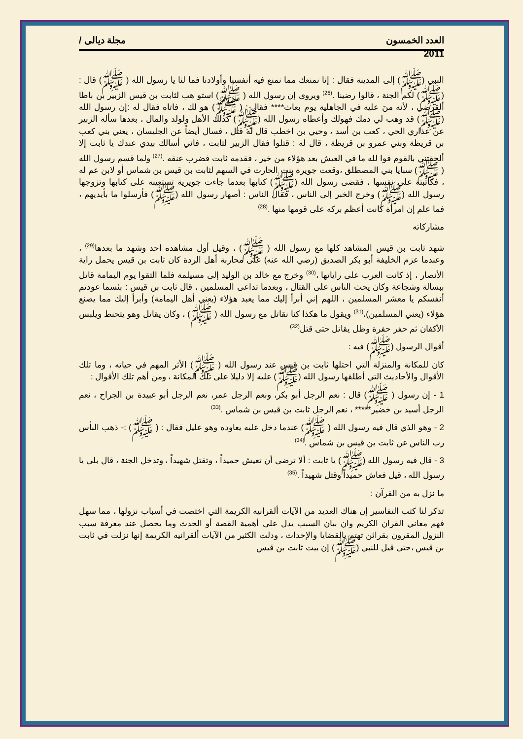العدد الخمسون مجلة ديالى /
2011
النبي (ﷺ) إلى المدينة فقال : إنا نمنعك مما نمنع فيه أنفسنا وأولادنا فما لنا يا رسول الله ( ﷺ) قال : (ﷺ) لكم الجنة ، قالوا رضينا .<sup>(26)</sup> ويروى إن رسول الله ( ﷺ) استو هب لثابت بن قيس الزبير بن باطا ألقرضي ، لأنه منَ عليه في الجاهلية يوم بعاث**** فقال : ( ﷺ) هو لك ، فاتاه فقال له :إن رسول الله (ﷺ) قد وهب لي دمك فهولك وأعطاه رسول الله (ﷺ) كذلك الأهل ولولد والمال ، بعدها سأله الزبير عن عذاري الحي ، كعب بن أسد ، وحيي بن اخطب قال له قتل ، فسال أيضاً عن الجليسان ، يعني بني كعب بن قريظة وبني عمرو بن قريظة ، قال له : قتلوا فقال الزبير لثابت ، فاني أسالك بيدي عندك يا ثابت إلا ألحقتني بالقوم فوا لله ما في العيش بعد هؤلاء من خير ، فقدمه ثابت فضرب عنقه .<sup>(27)</sup> ولما قسم رسول الله ( ﷺ) سبايا بني المصطلق ،وقعت جويرة بنت الحارث في السهم لثابت بن قيس بن شماس أو لابن عم له ، فكاتبته على نفسها ، فقضى رسول الله (ﷺ) كتابها بعدما جاءت جويرية تستعينه على كتابها وتزوجها رسول الله (ﷺ) وخرج الخبر إلى الناس ، فقال الناس : أصهار رسول الله (ﷺ) فأرسلوا ما بأيديهم ، فما علم إن امرأة كانت أعظم بركه على قومها منها .<sup>(28)</sup>
مشاركاته
شهد ثابت بن قيس المشاهد كلها مع رسول الله ( ﷺ) ، وقيل أول مشاهده احد وشهد ما بعدها<sup>(29)</sup> ، وعندما عزم الخليفة أبو بكر الصديق (رضي الله عنه) على محاربة أهل الردة كان ثابت بن قيس يحمل راية الأنصار ، إذ كانت العرب على راياتها ،<sup>(30)</sup> وخرج مع خالد بن الوليد إلى مسيلمة فلما التقوا يوم اليمامة قاتل ببسالة وشجاعة وكان يحث الناس على القتال ، وبعدما تداعى المسلمين ، قال ثابت بن قيس : بئسما عودتم أنفسكم يا معشر المسلمين ، اللهم إني أبرأ إليك مما يعبد هؤلاء (يعني أهل اليمامة) وأبرأ إليك مما يصنع هؤلاء (يعني المسلمين)،<sup>(31)</sup> ويقول ما هكذا كنا نقاتل مع رسول الله ( ﷺ) ، وكان يقاتل وهو يتحنط ويلبس الأكفان ثم حفر حفرة وظل يقاتل حتى قتل<sup>(32)</sup>
أقوال الرسول (ﷺ) فيه :
كان للمكانة والمنزلة التي احتلها ثابت بن قيس عند رسول الله ( ﷺ) الأثر المهم في حياته ، وما تلك الأقوال والأحاديث التي أطلقها رسول الله (ﷺ) عليه إلا دليلا على تلك المكانة ، ومن أهم تلك الأقوال :
1 - إن رسول ( ﷺ) قال : نعم الرجل أبو بكر، ونعم الرجل عمر، نعم الرجل أبو عبيدة بن الجراح ، نعم الرجل أسيد بن خضير***** ، نعم الرجل ثابت بن قيس بن شماس .<sup>(33)</sup>
2 - وهو الذي قال فيه رسول الله ( ﷺ) عندما دخل عليه يعاوده وهو عليل فقال : ( ﷺ) :- ذهب البأس رب الناس عن ثابت بن قيس بن شماس .<sup>(34)</sup>
3 - قال فيه رسول الله (ﷺ) يا ثابت : ألا ترضى أن تعيش حميداً ، وتقتل شهيداً ، وتدخل الجنة ، قال بلى يا رسول الله ، قيل فعاش حميداً وقتل شهيداً .<sup>(35)</sup>
ما نزل به من القرآن :
تذكر لنا كتب التفاسير إن هناك العديد من الآيات ألقرانيه الكريمة التي اختصت في أسباب نزولها ، مما سهل فهم معاني القران الكريم وان بيان السبب يدل على أهمية القصة أو الحدث وما يحصل عند معرفة سبب النزول المقرون بقرائن تهتم بالقضايا والإحداث ، ودلت الكثير من الآيات ألقرانيه الكريمة إنها نزلت في ثابت بن قيس ،حتى قيل للنبي (ﷺ) إن بيت ثابت بن قيس